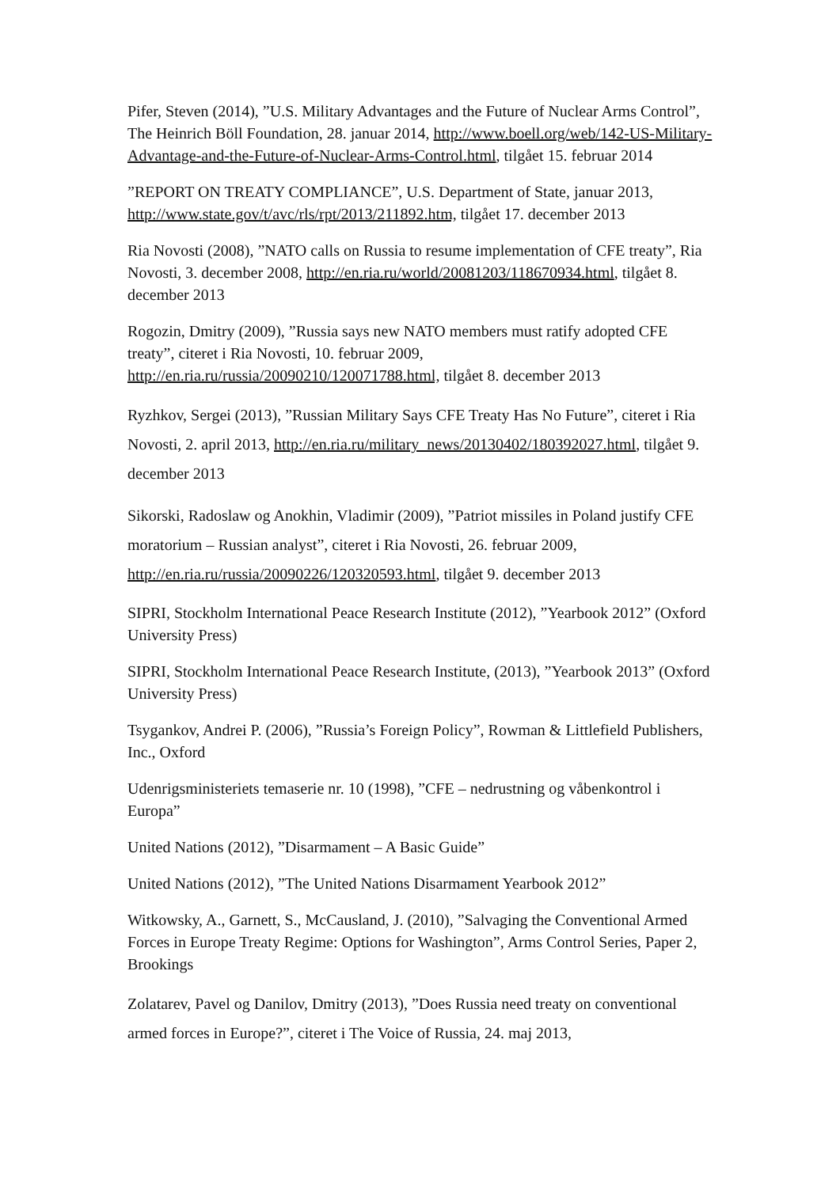Pifer, Steven (2014), ”U.S. Military Advantages and the Future of Nuclear Arms Control”, The Heinrich Böll Foundation, 28. januar 2014, http://www.boell.org/web/142-US-Military-Advantage-and-the-Future-of-Nuclear-Arms-Control.html, tilgået 15. februar 2014
”REPORT ON TREATY COMPLIANCE”, U.S. Department of State, januar 2013, http://www.state.gov/t/avc/rls/rpt/2013/211892.htm, tilgået 17. december 2013
Ria Novosti (2008), ”NATO calls on Russia to resume implementation of CFE treaty”, Ria Novosti, 3. december 2008, http://en.ria.ru/world/20081203/118670934.html, tilgået 8. december 2013
Rogozin, Dmitry (2009), ”Russia says new NATO members must ratify adopted CFE treaty”, citeret i Ria Novosti, 10. februar 2009, http://en.ria.ru/russia/20090210/120071788.html, tilgået 8. december 2013
Ryzhkov, Sergei (2013), ”Russian Military Says CFE Treaty Has No Future”, citeret i Ria Novosti, 2. april 2013, http://en.ria.ru/military_news/20130402/180392027.html, tilgået 9. december 2013
Sikorski, Radoslaw og Anokhin, Vladimir (2009), ”Patriot missiles in Poland justify CFE moratorium – Russian analyst”, citeret i Ria Novosti, 26. februar 2009, http://en.ria.ru/russia/20090226/120320593.html, tilgået 9. december 2013
SIPRI, Stockholm International Peace Research Institute (2012), ”Yearbook 2012” (Oxford University Press)
SIPRI, Stockholm International Peace Research Institute, (2013), ”Yearbook 2013” (Oxford University Press)
Tsygankov, Andrei P. (2006), ”Russia’s Foreign Policy”, Rowman & Littlefield Publishers, Inc., Oxford
Udenrigsministeriets temaserie nr. 10 (1998), ”CFE – nedrustning og våbenkontrol i Europa”
United Nations (2012), ”Disarmament – A Basic Guide”
United Nations (2012), ”The United Nations Disarmament Yearbook 2012”
Witkowsky, A., Garnett, S., McCausland, J. (2010), ”Salvaging the Conventional Armed Forces in Europe Treaty Regime: Options for Washington”, Arms Control Series, Paper 2, Brookings
Zolatarev, Pavel og Danilov, Dmitry (2013), ”Does Russia need treaty on conventional armed forces in Europe?”, citeret i The Voice of Russia, 24. maj 2013,